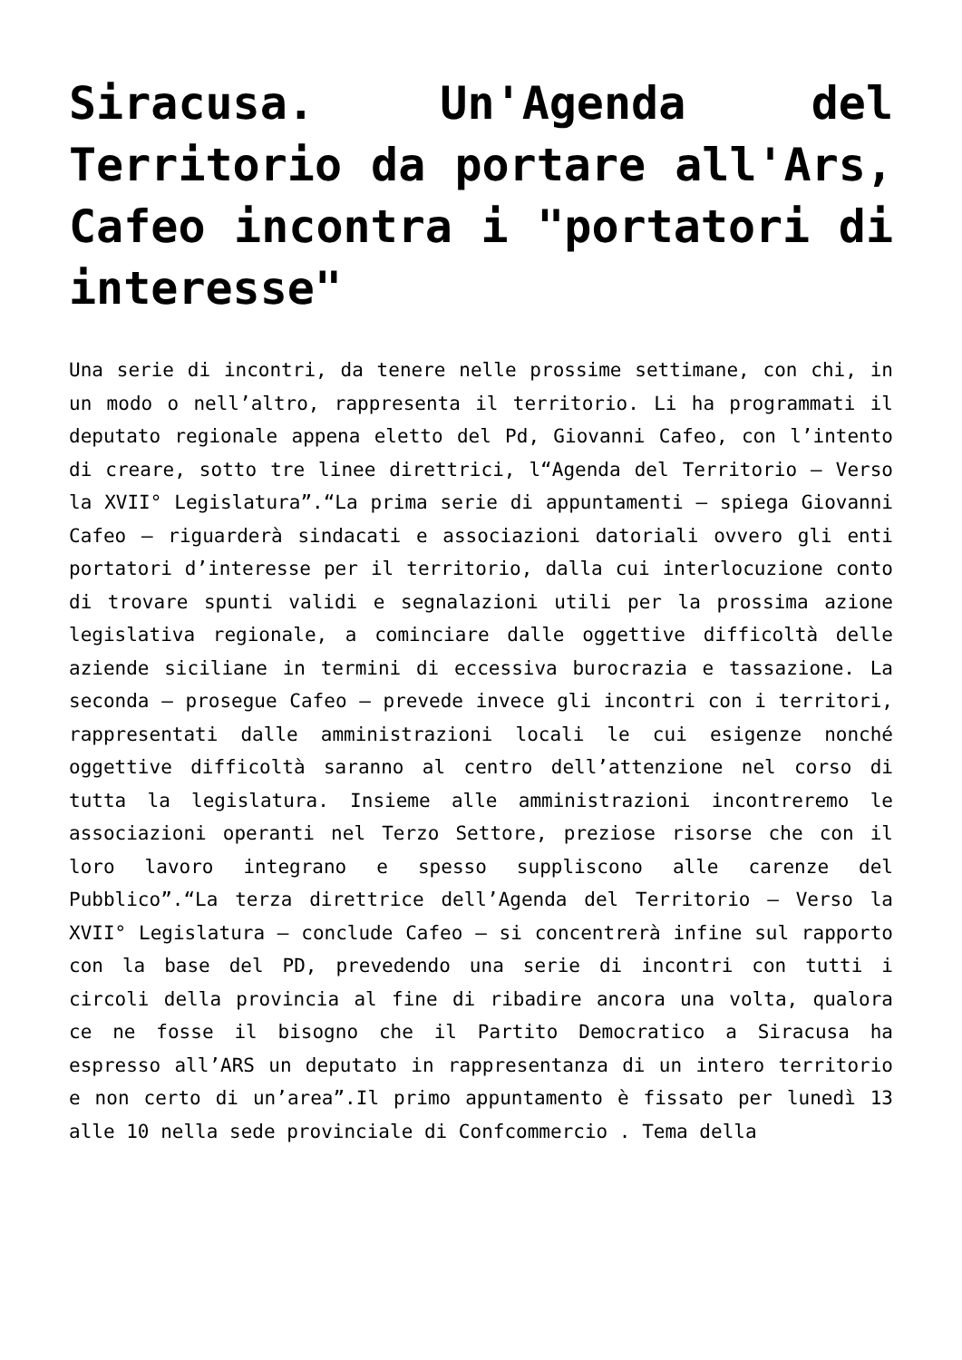Siracusa. Un'Agenda del Territorio da portare all'Ars, Cafeo incontra i "portatori di interesse"
Una serie di incontri, da tenere nelle prossime settimane, con chi, in un modo o nell’altro, rappresenta il territorio. Li ha programmati il deputato regionale appena eletto del Pd, Giovanni Cafeo, con l’intento di creare, sotto tre linee direttrici, l“Agenda del Territorio – Verso la XVII° Legislatura”.“La prima serie di appuntamenti – spiega Giovanni Cafeo – riguarderà sindacati e associazioni datoriali ovvero gli enti portatori d’interesse per il territorio, dalla cui interlocuzione conto di trovare spunti validi e segnalazioni utili per la prossima azione legislativa regionale, a cominciare dalle oggettive difficoltà delle aziende siciliane in termini di eccessiva burocrazia e tassazione. La seconda – prosegue Cafeo – prevede invece gli incontri con i territori, rappresentati dalle amministrazioni locali le cui esigenze nonché oggettive difficoltà saranno al centro dell’attenzione nel corso di tutta la legislatura. Insieme alle amministrazioni incontreremo le associazioni operanti nel Terzo Settore, preziose risorse che con il loro lavoro integrano e spesso suppliscono alle carenze del Pubblico”.“La terza direttrice dell’Agenda del Territorio – Verso la XVII° Legislatura – conclude Cafeo – si concentrerà infine sul rapporto con la base del PD, prevedendo una serie di incontri con tutti i circoli della provincia al fine di ribadire ancora una volta, qualora ce ne fosse il bisogno che il Partito Democratico a Siracusa ha espresso all’ARS un deputato in rappresentanza di un intero territorio e non certo di un’area”.Il primo appuntamento è fissato per lunedì 13 alle 10 nella sede provinciale di Confcommercio . Tema della